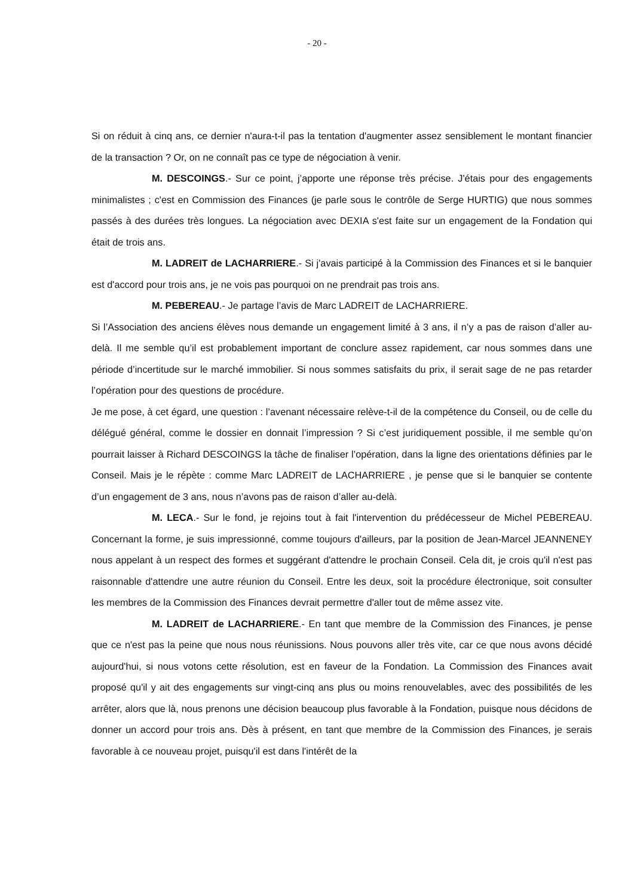- 20 -
Si on réduit à cinq ans, ce dernier n'aura-t-il pas la tentation d'augmenter assez sensiblement le montant financier de la transaction ? Or, on ne connaît pas ce type de négociation à venir.
M. DESCOINGS.- Sur ce point, j’apporte une réponse très précise. J'étais pour des engagements minimalistes ; c'est en Commission des Finances (je parle sous le contrôle de Serge HURTIG) que nous sommes passés à des durées très longues. La négociation avec DEXIA s'est faite sur un engagement de la Fondation qui était de trois ans.
M. LADREIT de LACHARRIERE.- Si j'avais participé à la Commission des Finances et si le banquier est d'accord pour trois ans, je ne vois pas pourquoi on ne prendrait pas trois ans.
M. PEBEREAU.- Je partage l’avis de Marc LADREIT de LACHARRIERE.
Si l’Association des anciens élèves nous demande un engagement limité à 3 ans, il n’y a pas de raison d’aller au-delà. Il me semble qu’il est probablement important de conclure assez rapidement, car nous sommes dans une période d’incertitude sur le marché immobilier. Si nous sommes satisfaits du prix, il serait sage de ne pas retarder l’opération pour des questions de procédure.
Je me pose, à cet égard, une question : l’avenant nécessaire relève-t-il de la compétence du Conseil, ou de celle du délégué général, comme le dossier en donnait l’impression ? Si c’est juridiquement possible, il me semble qu’on pourrait laisser à Richard DESCOINGS la tâche de finaliser l’opération, dans la ligne des orientations définies par le Conseil. Mais je le répète : comme Marc LADREIT de LACHARRIERE , je pense que si le banquier se contente d’un engagement de 3 ans, nous n’avons pas de raison d’aller au-delà.
M. LECA.- Sur le fond, je rejoins tout à fait l'intervention du prédécesseur de Michel PEBEREAU. Concernant la forme, je suis impressionné, comme toujours d'ailleurs, par la position de Jean-Marcel JEANNENEY nous appelant à un respect des formes et suggérant d'attendre le prochain Conseil. Cela dit, je crois qu'il n'est pas raisonnable d'attendre une autre réunion du Conseil. Entre les deux, soit la procédure électronique, soit consulter les membres de la Commission des Finances devrait permettre d'aller tout de même assez vite.
M. LADREIT de LACHARRIERE.- En tant que membre de la Commission des Finances, je pense que ce n'est pas la peine que nous nous réunissions. Nous pouvons aller très vite, car ce que nous avons décidé aujourd'hui, si nous votons cette résolution, est en faveur de la Fondation. La Commission des Finances avait proposé qu'il y ait des engagements sur vingt-cinq ans plus ou moins renouvelables, avec des possibilités de les arrêter, alors que là, nous prenons une décision beaucoup plus favorable à la Fondation, puisque nous décidons de donner un accord pour trois ans. Dès à présent, en tant que membre de la Commission des Finances, je serais favorable à ce nouveau projet, puisqu'il est dans l'intérêt de la